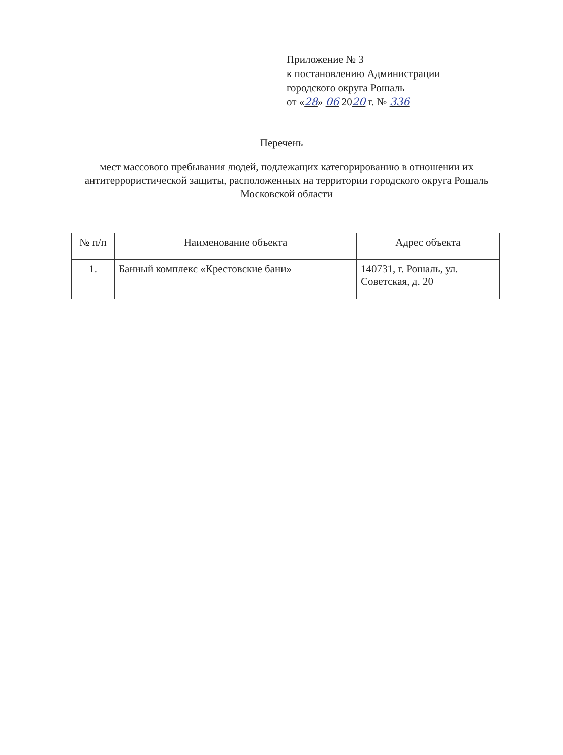Приложение № 3
к постановлению Администрации
городского округа Рошаль
от «28» 06 2020 г. № 336
Перечень
мест массового пребывания людей, подлежащих категорированию в отношении их антитеррористической защиты, расположенных на территории городского округа Рошаль Московской области
| № п/п | Наименование объекта | Адрес объекта |
| --- | --- | --- |
| 1. | Банный комплекс «Крестовские бани» | 140731, г. Рошаль, ул. Советская, д. 20 |